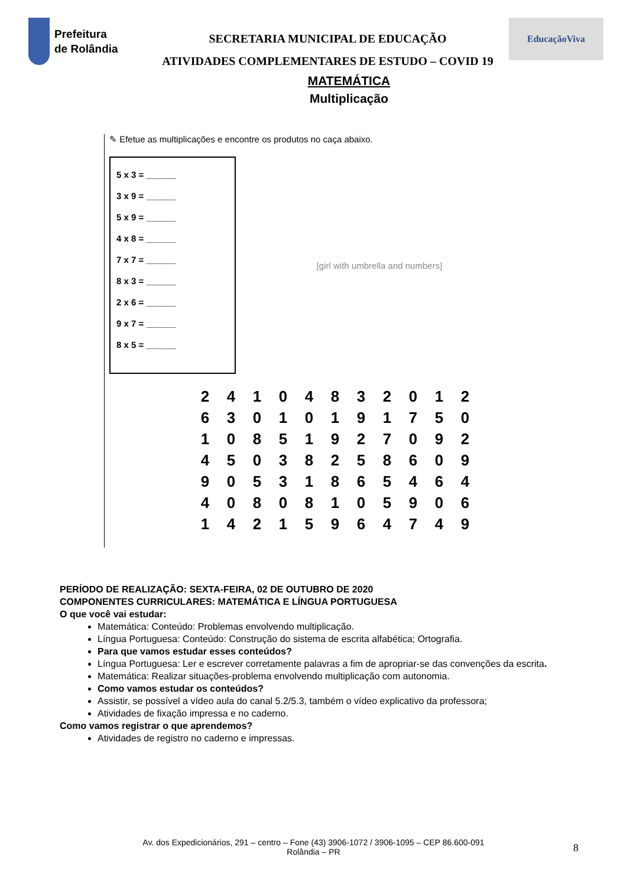Prefeitura
de Rolândia
SECRETARIA MUNICIPAL DE EDUCAÇÃO
ATIVIDADES COMPLEMENTARES DE ESTUDO – COVID 19
EducaçãoViva
MATEMÁTICA
Multiplicação
✎ Efetue as multiplicações e encontre os produtos no caça abaixo.
5 x 3 = ______
3 x 9 = ______
5 x 9 = ______
4 x 8 = ______
7 x 7 = ______
8 x 3 = ______
2 x 6 = ______
9 x 7 = ______
8 x 5 = ______
[girl with umbrella and numbers]
| 2 | 4 | 1 | 0 | 4 | 8 | 3 | 2 | 0 | 1 | 2 |
| 6 | 3 | 0 | 1 | 0 | 1 | 9 | 1 | 7 | 5 | 0 |
| 1 | 0 | 8 | 5 | 1 | 9 | 2 | 7 | 0 | 9 | 2 |
| 4 | 5 | 0 | 3 | 8 | 2 | 5 | 8 | 6 | 0 | 9 |
| 9 | 0 | 5 | 3 | 1 | 8 | 6 | 5 | 4 | 6 | 4 |
| 4 | 0 | 8 | 0 | 8 | 1 | 0 | 5 | 9 | 0 | 6 |
| 1 | 4 | 2 | 1 | 5 | 9 | 6 | 4 | 7 | 4 | 9 |
PERÍODO DE REALIZAÇÃO: SEXTA-FEIRA, 02 DE OUTUBRO DE 2020
COMPONENTES CURRICULARES: MATEMÁTICA E LÍNGUA PORTUGUESA
O que você vai estudar:
Matemática: Conteúdo: Problemas envolvendo multiplicação.
Língua Portuguesa: Conteúdo: Construção do sistema de escrita alfabética; Ortografia.
Para que vamos estudar esses conteúdos?
Língua Portuguesa: Ler e escrever corretamente palavras a fim de apropriar-se das convenções da escrita.
Matemática: Realizar situações-problema envolvendo multiplicação com autonomia.
Como vamos estudar os conteúdos?
Assistir, se possível a vídeo aula do canal 5.2/5.3, também o vídeo explicativo da professora;
Atividades de fixação impressa e no caderno.
Como vamos registrar o que aprendemos?
Atividades de registro no caderno e impressas.
Av. dos Expedicionários, 291 – centro – Fone (43) 3906-1072 / 3906-1095 – CEP 86.600-091
Rolândia – PR
8